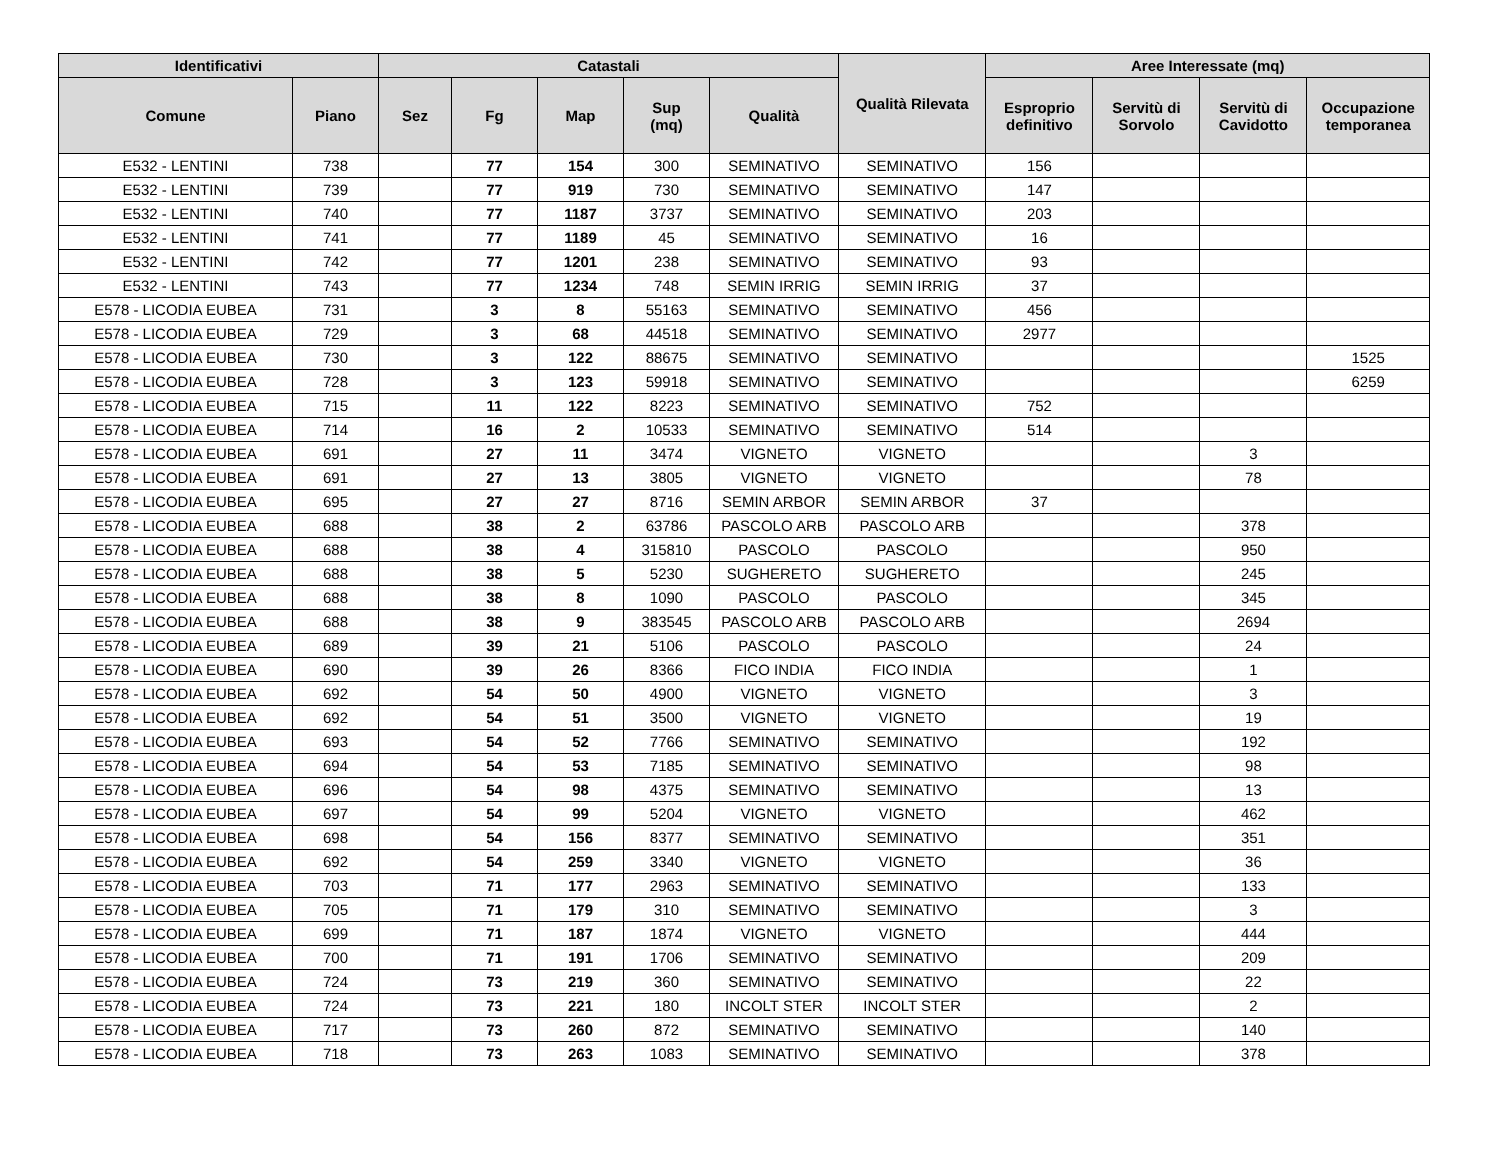| Identificativi | | Catastali | | | | | Qualità Rilevata | Aree Interessate (mq) | | | |
| --- | --- | --- | --- | --- | --- | --- | --- | --- | --- | --- | --- |
| Comune | Piano | Sez | Fg | Map | Sup (mq) | Qualità | | Esproprio definitivo | Servitù di Sorvolo | Servitù di Cavidotto | Occupazione temporanea |
| E532 - LENTINI | 738 | | 77 | 154 | 300 | SEMINATIVO | SEMINATIVO | 156 | | | |
| E532 - LENTINI | 739 | | 77 | 919 | 730 | SEMINATIVO | SEMINATIVO | 147 | | | |
| E532 - LENTINI | 740 | | 77 | 1187 | 3737 | SEMINATIVO | SEMINATIVO | 203 | | | |
| E532 - LENTINI | 741 | | 77 | 1189 | 45 | SEMINATIVO | SEMINATIVO | 16 | | | |
| E532 - LENTINI | 742 | | 77 | 1201 | 238 | SEMINATIVO | SEMINATIVO | 93 | | | |
| E532 - LENTINI | 743 | | 77 | 1234 | 748 | SEMIN IRRIG | SEMIN IRRIG | 37 | | | |
| E578 - LICODIA EUBEA | 731 | | 3 | 8 | 55163 | SEMINATIVO | SEMINATIVO | 456 | | | |
| E578 - LICODIA EUBEA | 729 | | 3 | 68 | 44518 | SEMINATIVO | SEMINATIVO | 2977 | | | |
| E578 - LICODIA EUBEA | 730 | | 3 | 122 | 88675 | SEMINATIVO | SEMINATIVO | | | | 1525 |
| E578 - LICODIA EUBEA | 728 | | 3 | 123 | 59918 | SEMINATIVO | SEMINATIVO | | | | 6259 |
| E578 - LICODIA EUBEA | 715 | | 11 | 122 | 8223 | SEMINATIVO | SEMINATIVO | 752 | | | |
| E578 - LICODIA EUBEA | 714 | | 16 | 2 | 10533 | SEMINATIVO | SEMINATIVO | 514 | | | |
| E578 - LICODIA EUBEA | 691 | | 27 | 11 | 3474 | VIGNETO | VIGNETO | | | 3 | |
| E578 - LICODIA EUBEA | 691 | | 27 | 13 | 3805 | VIGNETO | VIGNETO | | | 78 | |
| E578 - LICODIA EUBEA | 695 | | 27 | 27 | 8716 | SEMIN ARBOR | SEMIN ARBOR | 37 | | | |
| E578 - LICODIA EUBEA | 688 | | 38 | 2 | 63786 | PASCOLO ARB | PASCOLO ARB | | | 378 | |
| E578 - LICODIA EUBEA | 688 | | 38 | 4 | 315810 | PASCOLO | PASCOLO | | | 950 | |
| E578 - LICODIA EUBEA | 688 | | 38 | 5 | 5230 | SUGHERETO | SUGHERETO | | | 245 | |
| E578 - LICODIA EUBEA | 688 | | 38 | 8 | 1090 | PASCOLO | PASCOLO | | | 345 | |
| E578 - LICODIA EUBEA | 688 | | 38 | 9 | 383545 | PASCOLO ARB | PASCOLO ARB | | | 2694 | |
| E578 - LICODIA EUBEA | 689 | | 39 | 21 | 5106 | PASCOLO | PASCOLO | | | 24 | |
| E578 - LICODIA EUBEA | 690 | | 39 | 26 | 8366 | FICO INDIA | FICO INDIA | | | 1 | |
| E578 - LICODIA EUBEA | 692 | | 54 | 50 | 4900 | VIGNETO | VIGNETO | | | 3 | |
| E578 - LICODIA EUBEA | 692 | | 54 | 51 | 3500 | VIGNETO | VIGNETO | | | 19 | |
| E578 - LICODIA EUBEA | 693 | | 54 | 52 | 7766 | SEMINATIVO | SEMINATIVO | | | 192 | |
| E578 - LICODIA EUBEA | 694 | | 54 | 53 | 7185 | SEMINATIVO | SEMINATIVO | | | 98 | |
| E578 - LICODIA EUBEA | 696 | | 54 | 98 | 4375 | SEMINATIVO | SEMINATIVO | | | 13 | |
| E578 - LICODIA EUBEA | 697 | | 54 | 99 | 5204 | VIGNETO | VIGNETO | | | 462 | |
| E578 - LICODIA EUBEA | 698 | | 54 | 156 | 8377 | SEMINATIVO | SEMINATIVO | | | 351 | |
| E578 - LICODIA EUBEA | 692 | | 54 | 259 | 3340 | VIGNETO | VIGNETO | | | 36 | |
| E578 - LICODIA EUBEA | 703 | | 71 | 177 | 2963 | SEMINATIVO | SEMINATIVO | | | 133 | |
| E578 - LICODIA EUBEA | 705 | | 71 | 179 | 310 | SEMINATIVO | SEMINATIVO | | | 3 | |
| E578 - LICODIA EUBEA | 699 | | 71 | 187 | 1874 | VIGNETO | VIGNETO | | | 444 | |
| E578 - LICODIA EUBEA | 700 | | 71 | 191 | 1706 | SEMINATIVO | SEMINATIVO | | | 209 | |
| E578 - LICODIA EUBEA | 724 | | 73 | 219 | 360 | SEMINATIVO | SEMINATIVO | | | 22 | |
| E578 - LICODIA EUBEA | 724 | | 73 | 221 | 180 | INCOLT STER | INCOLT STER | | | 2 | |
| E578 - LICODIA EUBEA | 717 | | 73 | 260 | 872 | SEMINATIVO | SEMINATIVO | | | 140 | |
| E578 - LICODIA EUBEA | 718 | | 73 | 263 | 1083 | SEMINATIVO | SEMINATIVO | | | 378 | |